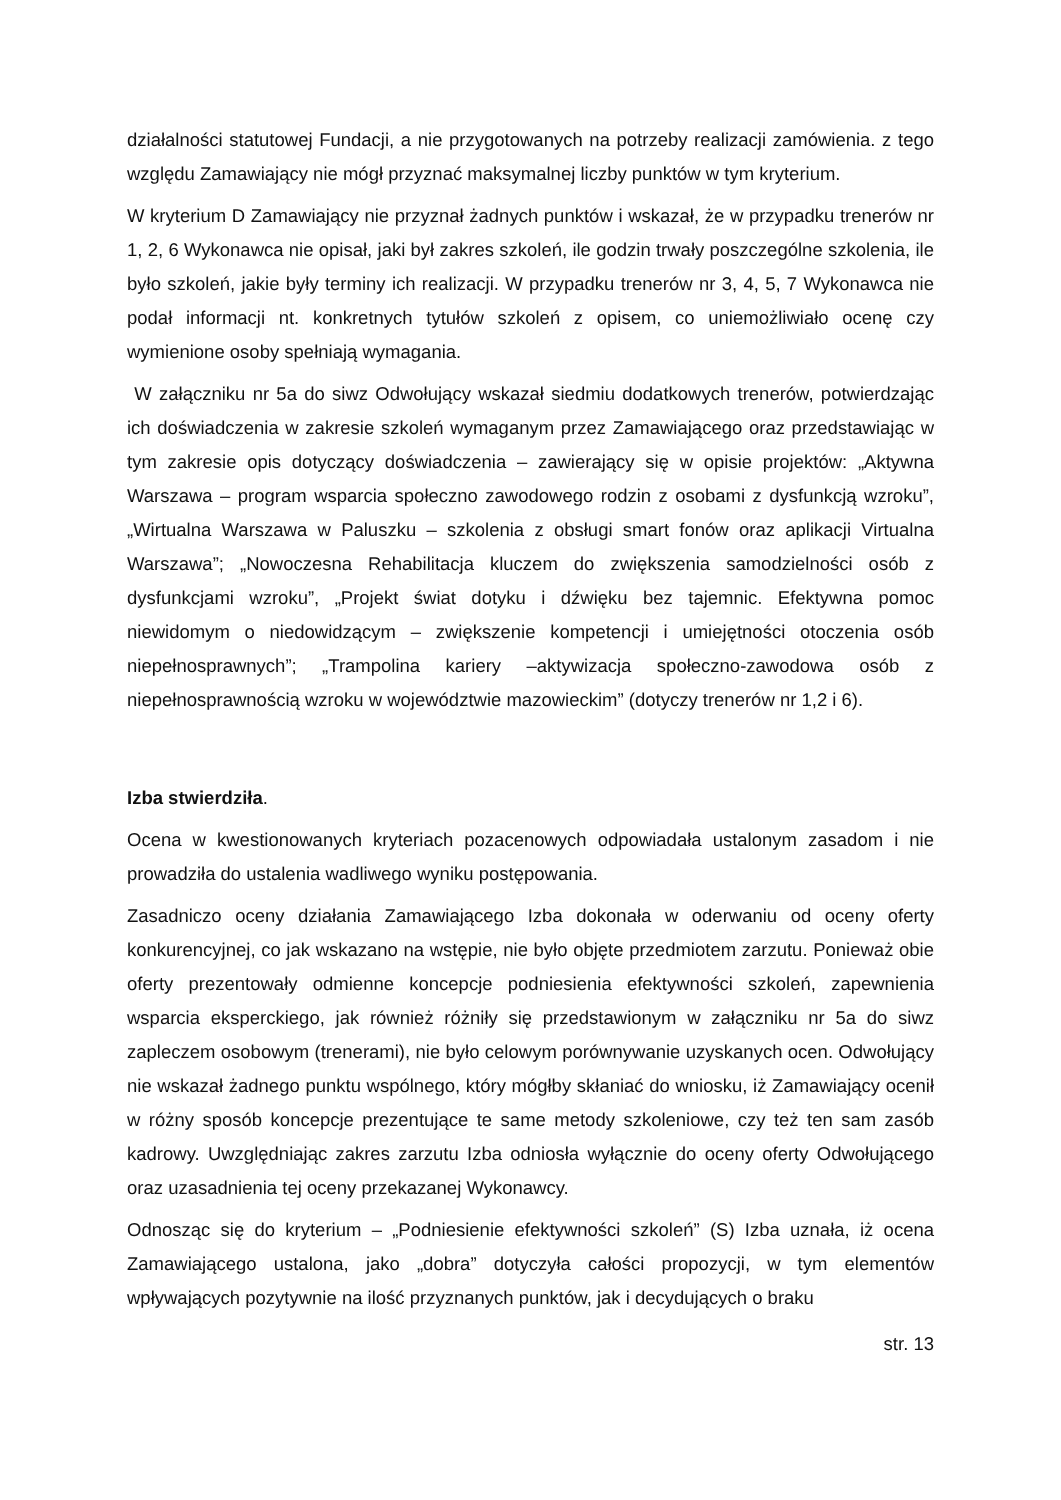działalności statutowej Fundacji, a nie przygotowanych na potrzeby realizacji zamówienia. z tego względu Zamawiający nie mógł przyznać maksymalnej liczby punktów w tym kryterium.
W kryterium D Zamawiający nie przyznał żadnych punktów i wskazał, że w przypadku trenerów nr 1, 2, 6 Wykonawca nie opisał, jaki był zakres szkoleń, ile godzin trwały poszczególne szkolenia, ile było szkoleń, jakie były terminy ich realizacji. W przypadku trenerów nr 3, 4, 5, 7 Wykonawca nie podał informacji nt. konkretnych tytułów szkoleń z opisem, co uniemożliwiało ocenę czy wymienione osoby spełniają wymagania.
W załączniku nr 5a do siwz Odwołujący wskazał siedmiu dodatkowych trenerów, potwierdzając ich doświadczenia w zakresie szkoleń wymaganym przez Zamawiającego oraz przedstawiając w tym zakresie opis dotyczący doświadczenia – zawierający się w opisie projektów: „Aktywna Warszawa – program wsparcia społeczno zawodowego rodzin z osobami z dysfunkcją wzroku”, „Wirtualna Warszawa w Paluszku – szkolenia z obsługi smart fonów oraz aplikacji Virtualna Warszawa”; „Nowoczesna Rehabilitacja kluczem do zwiększenia samodzielności osób z dysfunkcjami wzroku”, „Projekt świat dotyku i dźwięku bez tajemnic. Efektywna pomoc niewidomym o niedowidzącym – zwiększenie kompetencji i umiejętności otoczenia osób niepełnosprawnych”; „Trampolina kariery –aktywizacja społeczno-zawodowa osób z niepełnosprawnością wzroku w województwie mazowieckim” (dotyczy trenerów nr 1,2 i 6).
Izba stwierdziła.
Ocena w kwestionowanych kryteriach pozacenowych odpowiadała ustalonym zasadom i nie prowadziła do ustalenia wadliwego wyniku postępowania.
Zasadniczo oceny działania Zamawiającego Izba dokonała w oderwaniu od oceny oferty konkurencyjnej, co jak wskazano na wstępie, nie było objęte przedmiotem zarzutu. Ponieważ obie oferty prezentowały odmienne koncepcje podniesienia efektywności szkoleń, zapewnienia wsparcia eksperckiego, jak również różniły się przedstawionym w załączniku nr 5a do siwz zapleczem osobowym (trenerami), nie było celowym porównywanie uzyskanych ocen. Odwołujący nie wskazał żadnego punktu wspólnego, który mógłby skłaniać do wniosku, iż Zamawiający ocenił w różny sposób koncepcje prezentujące te same metody szkoleniowe, czy też ten sam zasób kadrowy. Uwzględniając zakres zarzutu Izba odniosła wyłącznie do oceny oferty Odwołującego oraz uzasadnienia tej oceny przekazanej Wykonawcy.
Odnosząc się do kryterium – „Podniesienie efektywności szkoleń” (S) Izba uznała, iż ocena Zamawiającego ustalona, jako „dobra” dotyczyła całości propozycji, w tym elementów wpływających pozytywnie na ilość przyznanych punktów, jak i decydujących o braku
str. 13